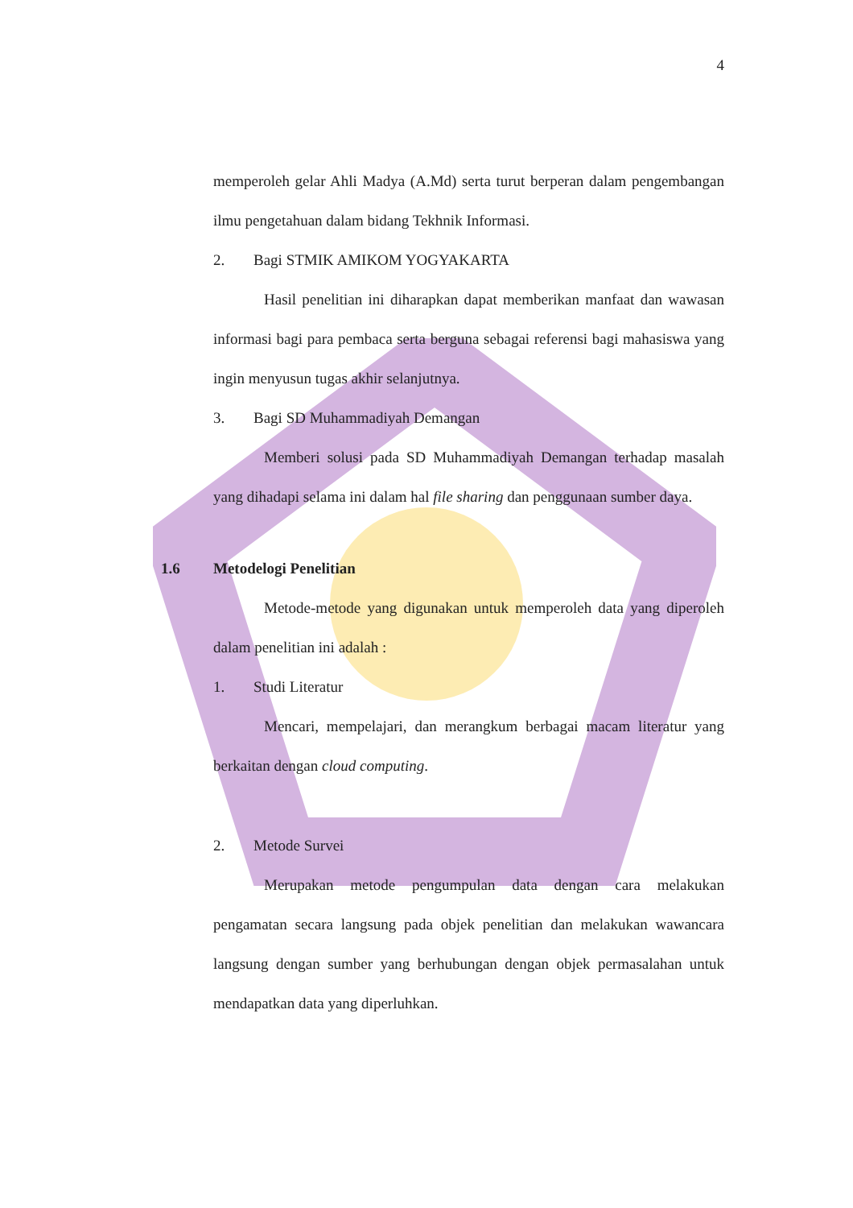4
memperoleh gelar Ahli Madya (A.Md) serta turut berperan dalam pengembangan ilmu pengetahuan dalam bidang Tekhnik Informasi.
2. Bagi STMIK AMIKOM YOGYAKARTA
Hasil penelitian ini diharapkan dapat memberikan manfaat dan wawasan informasi bagi para pembaca serta berguna sebagai referensi bagi mahasiswa yang ingin menyusun tugas akhir selanjutnya.
3. Bagi SD Muhammadiyah Demangan
Memberi solusi pada SD Muhammadiyah Demangan terhadap masalah yang dihadapi selama ini dalam hal file sharing dan penggunaan sumber daya.
1.6 Metodelogi Penelitian
Metode-metode yang digunakan untuk memperoleh data yang diperoleh dalam penelitian ini adalah :
1. Studi Literatur
Mencari, mempelajari, dan merangkum berbagai macam literatur yang berkaitan dengan cloud computing.
2. Metode Survei
Merupakan metode pengumpulan data dengan cara melakukan pengamatan secara langsung pada objek penelitian dan melakukan wawancara langsung dengan sumber yang berhubungan dengan objek permasalahan untuk mendapatkan data yang diperluhkan.